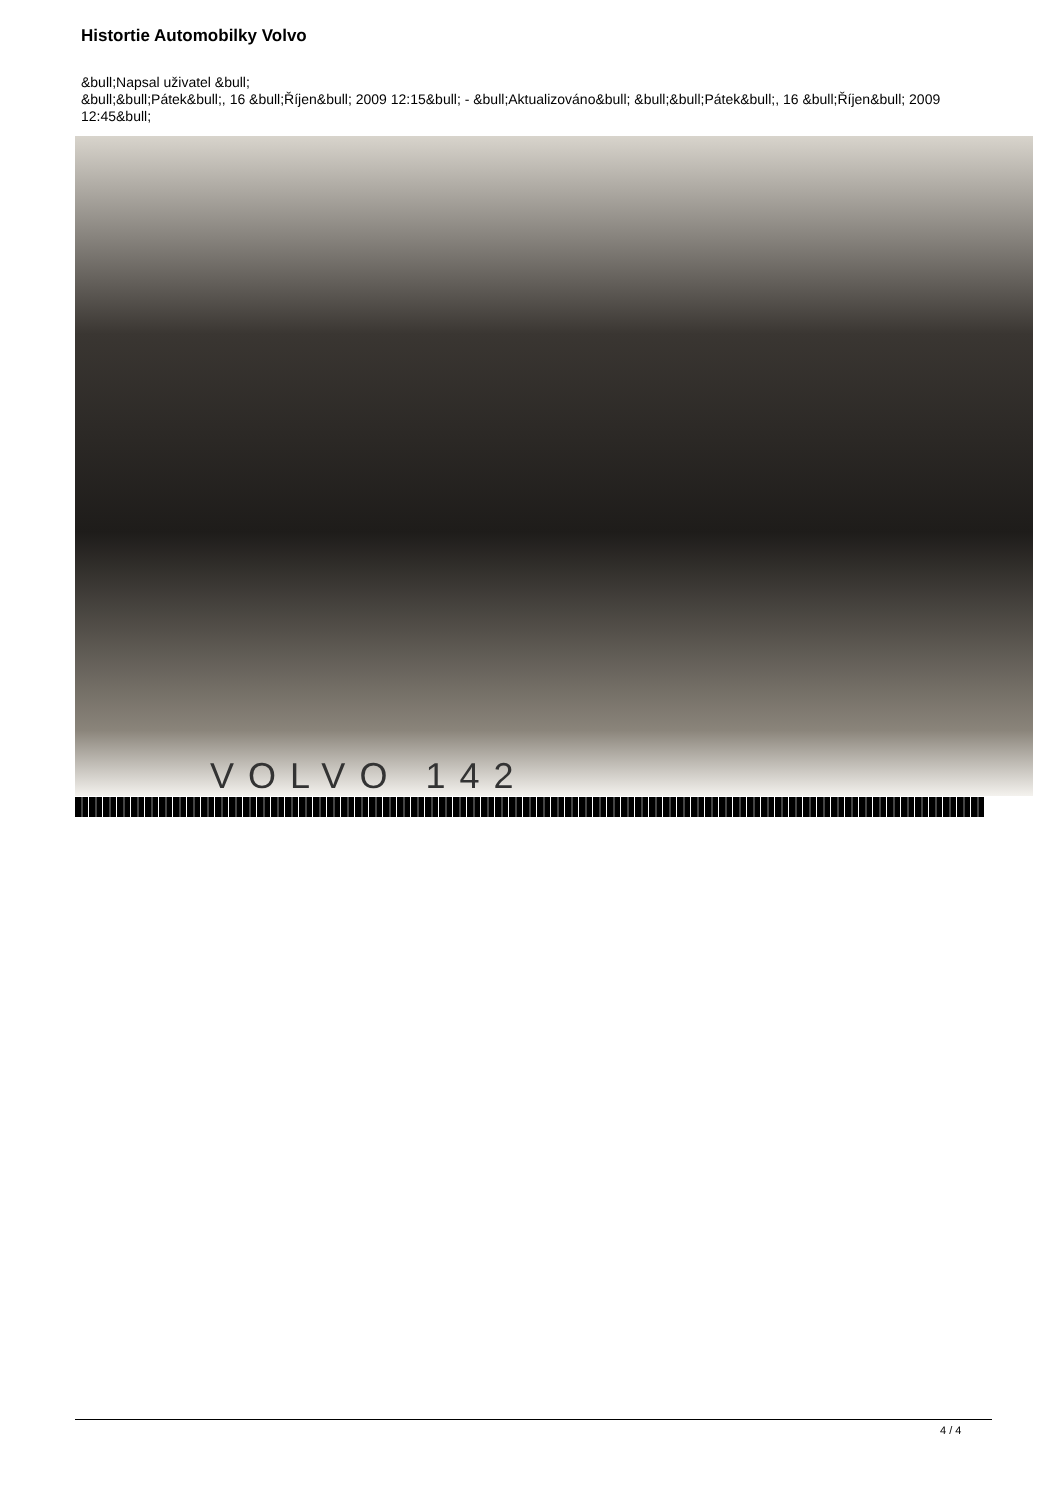Histortie Automobilky Volvo
&bull;Napsal uživatel &bull;
&bull;&bull;Pátek&bull;, 16 &bull;Říjen&bull; 2009 12:15&bull; - &bull;Aktualizováno&bull; &bull;&bull;Pátek&bull;, 16 &bull;Říjen&bull; 2009 12:45&bull;
VOLVO 142
4 / 4